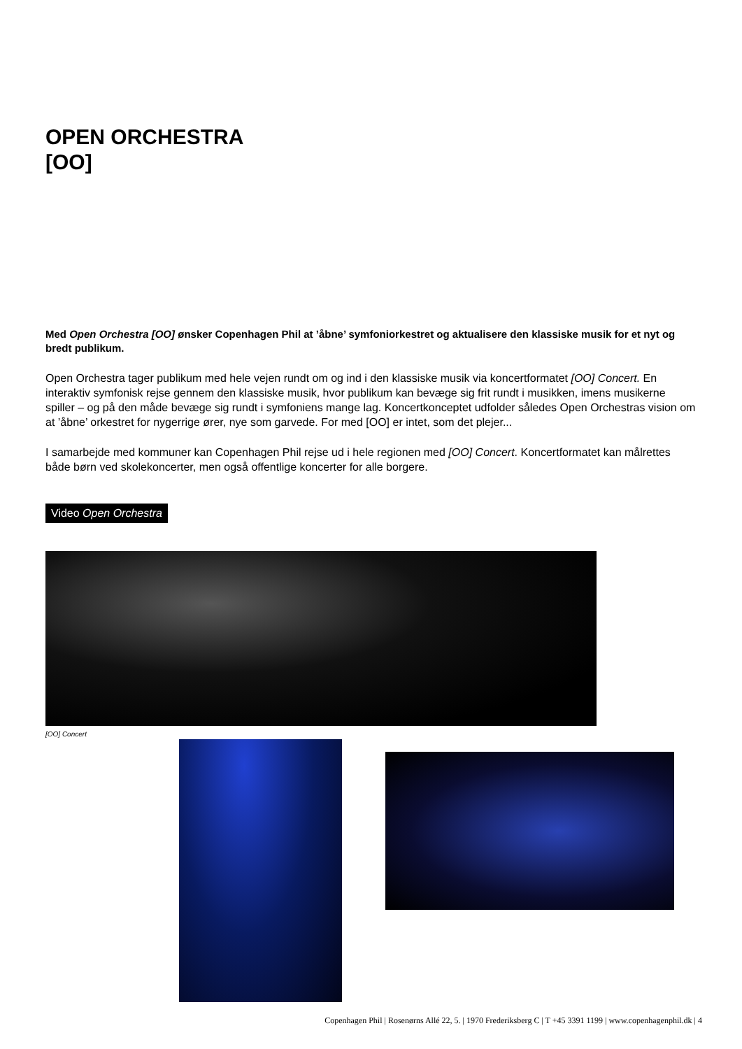OPEN ORCHESTRA
[OO]
Med Open Orchestra [OO] ønsker Copenhagen Phil at ’åbne’ symfoniorkestret og aktualisere den klassiske musik for et nyt og bredt publikum.
Open Orchestra tager publikum med hele vejen rundt om og ind i den klassiske musik via koncertformatet [OO] Concert. En interaktiv symfonisk rejse gennem den klassiske musik, hvor publikum kan bevæge sig frit rundt i musikken, imens musikerne spiller – og på den måde bevæge sig rundt i symfoniens mange lag. Koncertkonceptet udfolder således Open Orchestras vision om at ’åbne’ orkestret for nygerrige ører, nye som garvede. For med [OO] er intet, som det plejer...
I samarbejde med kommuner kan Copenhagen Phil rejse ud i hele regionen med [OO] Concert. Koncertformatet kan målrettes både børn ved skolekoncerter, men også offentlige koncerter for alle borgere.
Video Open Orchestra
[OO] Concert
Copenhagen Phil | Rosenørns Allé 22, 5. | 1970 Frederiksberg C | T +45 3391 1199 | www.copenhagenphil.dk | 4